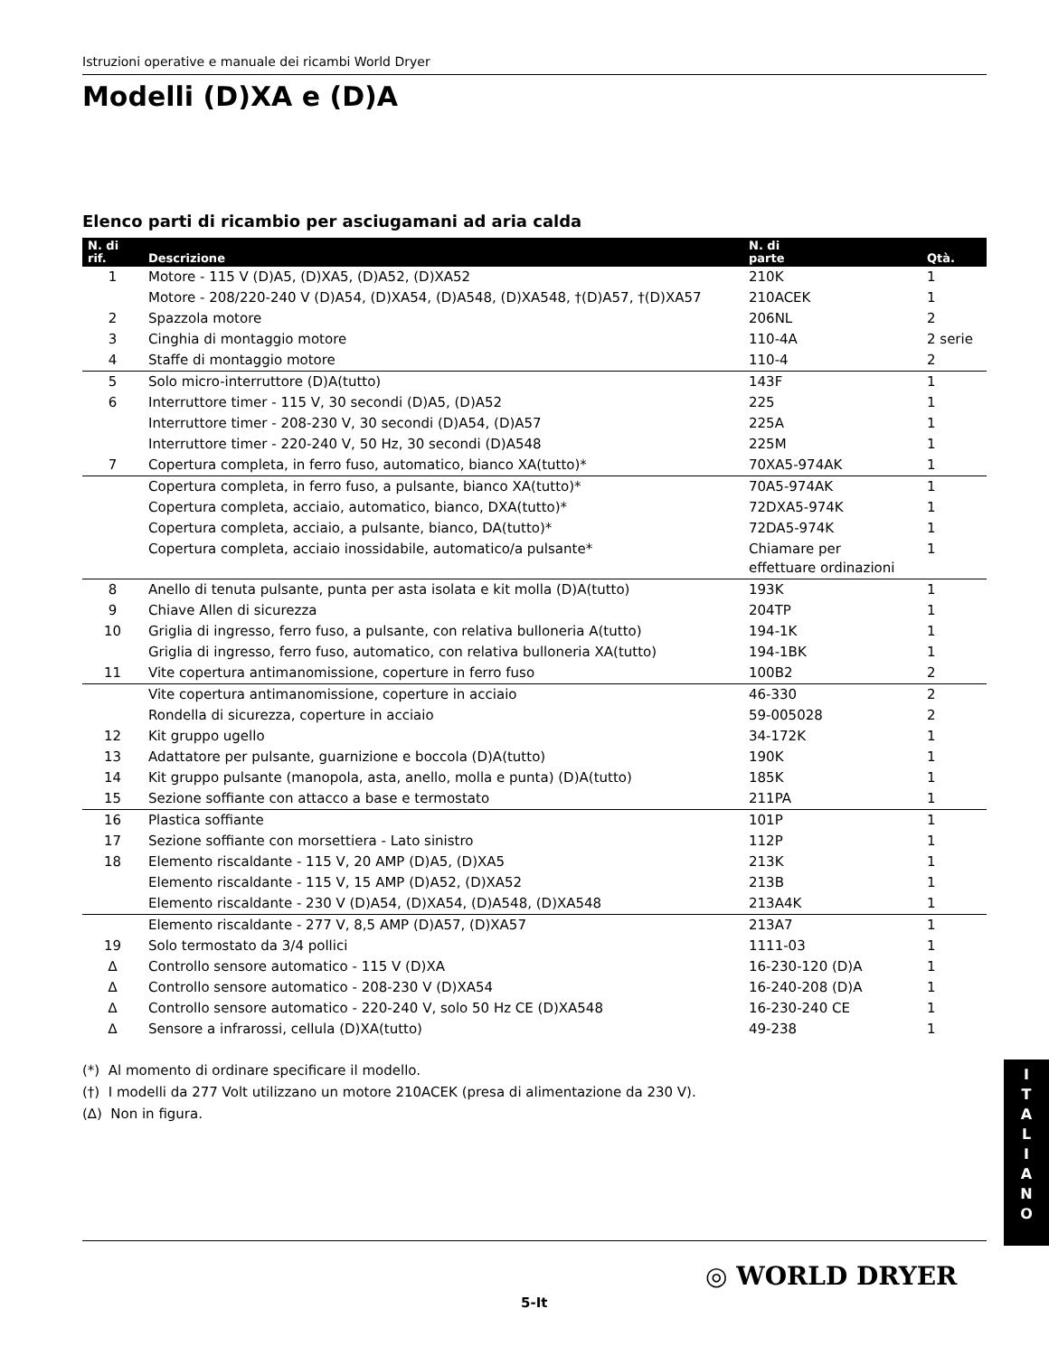Istruzioni operative e manuale dei ricambi World Dryer
Modelli (D)XA e (D)A
Elenco parti di ricambio per asciugamani ad aria calda
| N. di rif. | Descrizione | N. di parte | Qtà. |
| --- | --- | --- | --- |
| 1 | Motore - 115 V (D)A5, (D)XA5, (D)A52, (D)XA52 | 210K | 1 |
| | Motore - 208/220-240 V (D)A54, (D)XA54, (D)A548, (D)XA548, †(D)A57, †(D)XA57 | 210ACEK | 1 |
| 2 | Spazzola motore | 206NL | 2 |
| 3 | Cinghia di montaggio motore | 110-4A | 2 serie |
| 4 | Staffe di montaggio motore | 110-4 | 2 |
| 5 | Solo micro-interruttore (D)A(tutto) | 143F | 1 |
| 6 | Interruttore timer - 115 V, 30 secondi (D)A5, (D)A52 | 225 | 1 |
| | Interruttore timer - 208-230 V, 30 secondi (D)A54, (D)A57 | 225A | 1 |
| | Interruttore timer - 220-240 V, 50 Hz, 30 secondi (D)A548 | 225M | 1 |
| 7 | Copertura completa, in ferro fuso, automatico, bianco XA(tutto)* | 70XA5-974AK | 1 |
| | Copertura completa, in ferro fuso, a pulsante, bianco XA(tutto)* | 70A5-974AK | 1 |
| | Copertura completa, acciaio, automatico, bianco, DXA(tutto)* | 72DXA5-974K | 1 |
| | Copertura completa, acciaio, a pulsante, bianco, DA(tutto)* | 72DA5-974K | 1 |
| | Copertura completa, acciaio inossidabile, automatico/a pulsante* | Chiamare per effettuare ordinazioni | 1 |
| 8 | Anello di tenuta pulsante, punta per asta isolata e kit molla (D)A(tutto) | 193K | 1 |
| 9 | Chiave Allen di sicurezza | 204TP | 1 |
| 10 | Griglia di ingresso, ferro fuso, a pulsante, con relativa bulloneria A(tutto) | 194-1K | 1 |
| | Griglia di ingresso, ferro fuso, automatico, con relativa bulloneria XA(tutto) | 194-1BK | 1 |
| 11 | Vite copertura antimanomissione, coperture in ferro fuso | 100B2 | 2 |
| | Vite copertura antimanomissione, coperture in acciaio | 46-330 | 2 |
| | Rondella di sicurezza, coperture in acciaio | 59-005028 | 2 |
| 12 | Kit gruppo ugello | 34-172K | 1 |
| 13 | Adattatore per pulsante, guarnizione e boccola (D)A(tutto) | 190K | 1 |
| 14 | Kit gruppo pulsante (manopola, asta, anello, molla e punta) (D)A(tutto) | 185K | 1 |
| 15 | Sezione soffiante con attacco a base e termostato | 211PA | 1 |
| 16 | Plastica soffiante | 101P | 1 |
| 17 | Sezione soffiante con morsettiera - Lato sinistro | 112P | 1 |
| 18 | Elemento riscaldante - 115 V, 20 AMP (D)A5, (D)XA5 | 213K | 1 |
| | Elemento riscaldante - 115 V, 15 AMP (D)A52, (D)XA52 | 213B | 1 |
| | Elemento riscaldante - 230 V (D)A54, (D)XA54, (D)A548, (D)XA548 | 213A4K | 1 |
| | Elemento riscaldante - 277 V, 8,5 AMP (D)A57, (D)XA57 | 213A7 | 1 |
| 19 | Solo termostato da 3/4 pollici | 1111-03 | 1 |
| ∆ | Controllo sensore automatico - 115 V (D)XA | 16-230-120 (D)A | 1 |
| ∆ | Controllo sensore automatico - 208-230 V (D)XA54 | 16-240-208 (D)A | 1 |
| ∆ | Controllo sensore automatico - 220-240 V, solo 50 Hz CE (D)XA548 | 16-230-240 CE | 1 |
| ∆ | Sensore a infrarossi, cellula (D)XA(tutto) | 49-238 | 1 |
(*) Al momento di ordinare specificare il modello.
(†) I modelli da 277 Volt utilizzano un motore 210ACEK (presa di alimentazione da 230 V).
(∆) Non in figura.
I
T
A
L
I
A
N
O
◎ WORLD DRYER
5-It